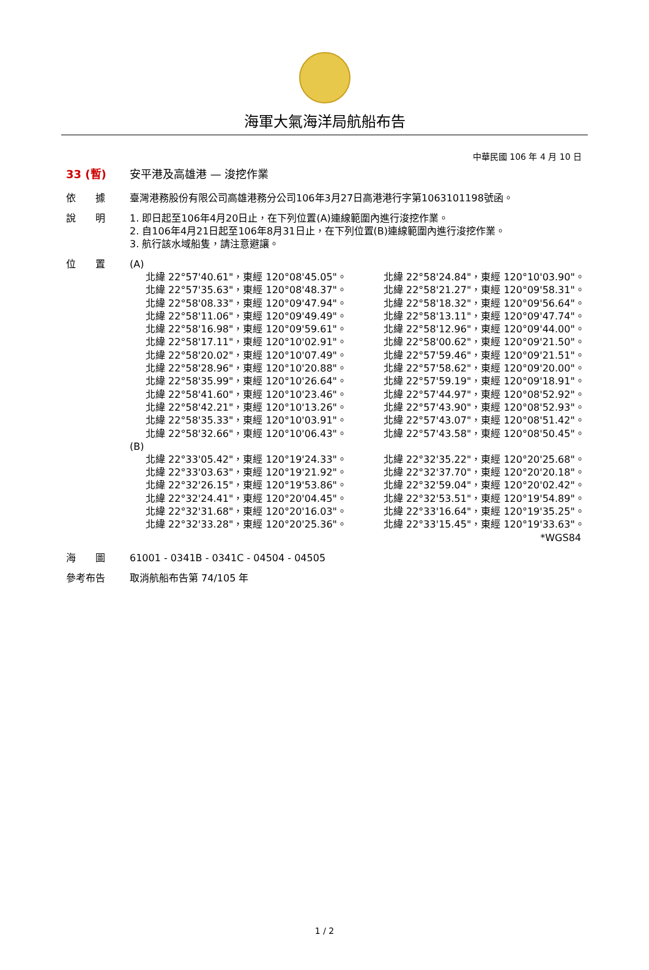海軍大氣海洋局航船布告
中華民國 106 年 4 月 10 日
33 (暫) 安平港及高雄港 — 浚挖作業
依　　據 臺灣港務股份有限公司高雄港務分公司106年3月27日高港港行字第1063101198號函。
說　　明 1. 即日起至106年4月20日止，在下列位置(A)連線範圍內進行浚挖作業。
2. 自106年4月21日起至106年8月31日止，在下列位置(B)連線範圍內進行浚挖作業。
3. 航行該水域船隻，請注意避讓。
位　　置 (A)
| 北緯 22°57'40.61"，東經 120°08'45.05"。 | 北緯 22°58'24.84"，東經 120°10'03.90"。 |
| 北緯 22°57'35.63"，東經 120°08'48.37"。 | 北緯 22°58'21.27"，東經 120°09'58.31"。 |
| 北緯 22°58'08.33"，東經 120°09'47.94"。 | 北緯 22°58'18.32"，東經 120°09'56.64"。 |
| 北緯 22°58'11.06"，東經 120°09'49.49"。 | 北緯 22°58'13.11"，東經 120°09'47.74"。 |
| 北緯 22°58'16.98"，東經 120°09'59.61"。 | 北緯 22°58'12.96"，東經 120°09'44.00"。 |
| 北緯 22°58'17.11"，東經 120°10'02.91"。 | 北緯 22°58'00.62"，東經 120°09'21.50"。 |
| 北緯 22°58'20.02"，東經 120°10'07.49"。 | 北緯 22°57'59.46"，東經 120°09'21.51"。 |
| 北緯 22°58'28.96"，東經 120°10'20.88"。 | 北緯 22°57'58.62"，東經 120°09'20.00"。 |
| 北緯 22°58'35.99"，東經 120°10'26.64"。 | 北緯 22°57'59.19"，東經 120°09'18.91"。 |
| 北緯 22°58'41.60"，東經 120°10'23.46"。 | 北緯 22°57'44.97"，東經 120°08'52.92"。 |
| 北緯 22°58'42.21"，東經 120°10'13.26"。 | 北緯 22°57'43.90"，東經 120°08'52.93"。 |
| 北緯 22°58'35.33"，東經 120°10'03.91"。 | 北緯 22°57'43.07"，東經 120°08'51.42"。 |
| 北緯 22°58'32.66"，東經 120°10'06.43"。 | 北緯 22°57'43.58"，東經 120°08'50.45"。 |
(B)
| 北緯 22°33'05.42"，東經 120°19'24.33"。 | 北緯 22°32'35.22"，東經 120°20'25.68"。 |
| 北緯 22°33'03.63"，東經 120°19'21.92"。 | 北緯 22°32'37.70"，東經 120°20'20.18"。 |
| 北緯 22°32'26.15"，東經 120°19'53.86"。 | 北緯 22°32'59.04"，東經 120°20'02.42"。 |
| 北緯 22°32'24.41"，東經 120°20'04.45"。 | 北緯 22°32'53.51"，東經 120°19'54.89"。 |
| 北緯 22°32'31.68"，東經 120°20'16.03"。 | 北緯 22°33'16.64"，東經 120°19'35.25"。 |
| 北緯 22°32'33.28"，東經 120°20'25.36"。 | 北緯 22°33'15.45"，東經 120°19'33.63"。 |
*WGS84
海　　圖 61001 - 0341B - 0341C - 04504 - 04505
參考布告 取消航船布告第 74/105 年
1 / 2